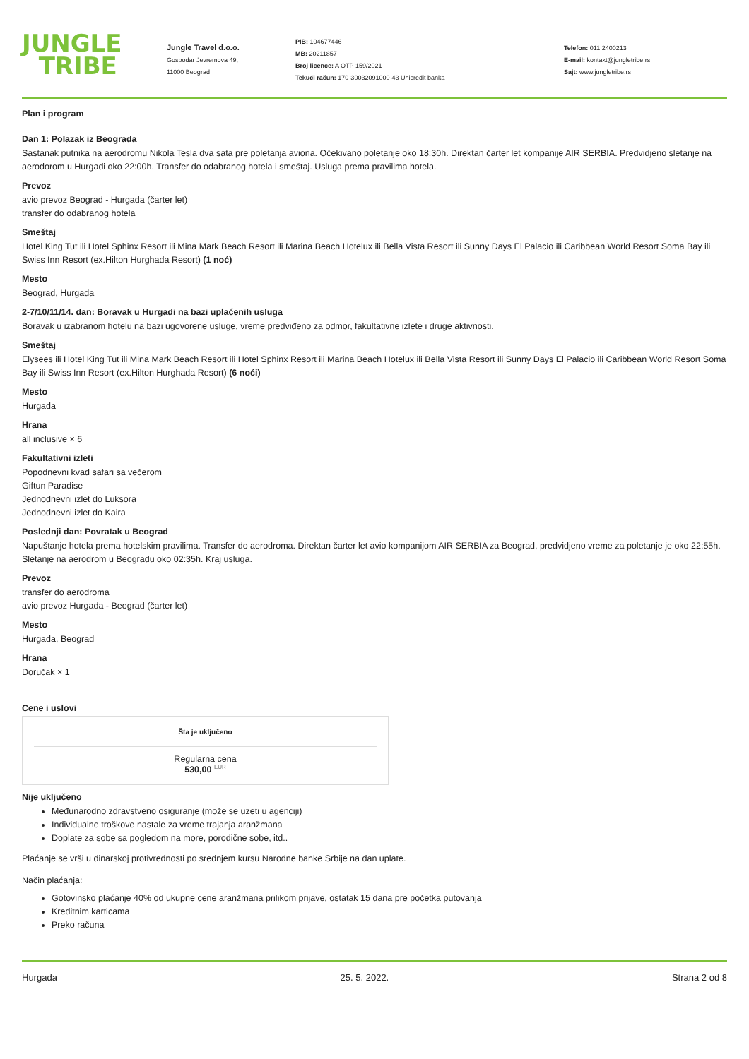JUNGLE
TRIBE
Jungle Travel d.o.o.
Gospodar Jevremova 49,
11000 Beograd
PIB: 104677446
MB: 20211857
Broj licence: A OTP 159/2021
Tekući račun: 170-30032091000-43 Unicredit banka
Telefon: 011 2400213
E-mail: kontakt@jungletribe.rs
Sajt: www.jungletribe.rs
Plan i program
Dan 1: Polazak iz Beograda
Sastanak putnika na aerodromu Nikola Tesla dva sata pre poletanja aviona. Očekivano poletanje oko 18:30h. Direktan čarter let kompanije AIR SERBIA. Predvidjeno sletanje na aerodorom u Hurgadi oko 22:00h. Transfer do odabranog hotela i smeštaj. Usluga prema pravilima hotela.
Prevoz
avio prevoz Beograd - Hurgada (čarter let)
transfer do odabranog hotela
Smeštaj
Hotel King Tut ili Hotel Sphinx Resort ili Mina Mark Beach Resort ili Marina Beach Hotelux ili Bella Vista Resort ili Sunny Days El Palacio ili Caribbean World Resort Soma Bay ili Swiss Inn Resort (ex.Hilton Hurghada Resort) (1 noć)
Mesto
Beograd, Hurgada
2-7/10/11/14. dan: Boravak u Hurgadi na bazi uplaćenih usluga
Boravak u izabranom hotelu na bazi ugovorene usluge, vreme predviđeno za odmor, fakultativne izlete i druge aktivnosti.
Smeštaj
Elysees ili Hotel King Tut ili Mina Mark Beach Resort ili Hotel Sphinx Resort ili Marina Beach Hotelux ili Bella Vista Resort ili Sunny Days El Palacio ili Caribbean World Resort Soma Bay ili Swiss Inn Resort (ex.Hilton Hurghada Resort) (6 noći)
Mesto
Hurgada
Hrana
all inclusive × 6
Fakultativni izleti
Popodnevni kvad safari sa večerom
Giftun Paradise
Jednodnevni izlet do Luksora
Jednodnevni izlet do Kaira
Poslednji dan: Povratak u Beograd
Napuštanje hotela prema hotelskim pravilima. Transfer do aerodroma. Direktan čarter let avio kompanijom AIR SERBIA za Beograd, predvidjeno vreme za poletanje je oko 22:55h. Sletanje na aerodrom u Beogradu oko 02:35h. Kraj usluga.
Prevoz
transfer do aerodroma
avio prevoz Hurgada - Beograd (čarter let)
Mesto
Hurgada, Beograd
Hrana
Doručak × 1
Cene i uslovi
Šta je uključeno
Regularna cena
530,00 <sup>EUR</sup>
Nije uključeno
Međunarodno zdravstveno osiguranje (može se uzeti u agenciji)
Individualne troškove nastale za vreme trajanja aranžmana
Doplate za sobe sa pogledom na more, porodične sobe, itd..
Plaćanje se vrši u dinarskoj protivrednosti po srednjem kursu Narodne banke Srbije na dan uplate.
Način plaćanja:
Gotovinsko plaćanje 40% od ukupne cene aranžmana prilikom prijave, ostatak 15 dana pre početka putovanja
Kreditnim karticama
Preko računa
Hurgada 25. 5. 2022. Strana 2 od 8